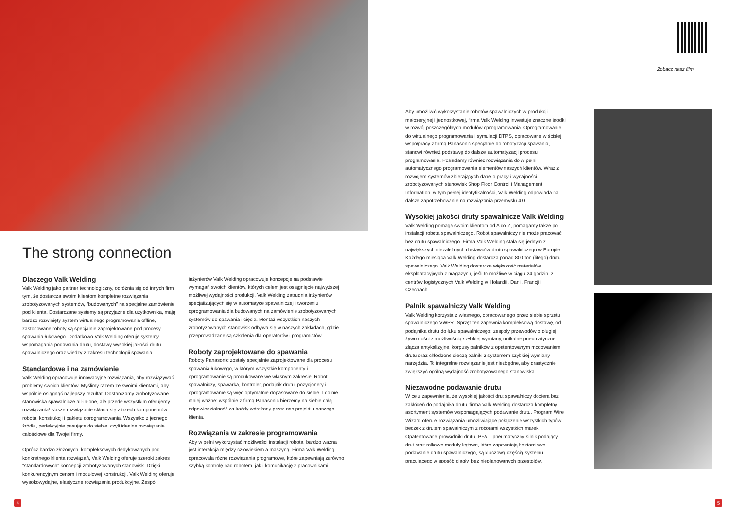The strong connection
Dlaczego Valk Welding
Valk Welding jako partner technologiczny, odróżnia się od innych firm tym, że dostarcza swoim klientom kompletne rozwiązania zrobotyzowanych systemów, "budowanych" na specjalne zamówienie pod klienta. Dostarczane systemy są przyjazne dla użytkownika, mają bardzo rozwinięty system wirtualnego programowania offline, zastosowane roboty są specjalnie zaprojektowane pod procesy spawania łukowego. Dodatkowo Valk Welding oferuje systemy wspomagania podawania drutu, dostawy wysokiej jakości drutu spawalniczego oraz wiedzy z zakresu technologii spawania
Standardowe i na zamówienie
Valk Welding opracowuje innowacyjne rozwiązania, aby rozwiązywać problemy swoich klientów. Myślimy razem ze swoimi klientami, aby wspólnie osiągnąć najlepszy rezultat. Dostarczamy zrobotyzowane stanowiska spawalnicze all-in-one, ale przede wszystkim oferujemy rozwiązania! Nasze rozwiązanie składa się z trzech komponentów: robota, konstrukcji i pakietu oprogramowania. Wszystko z jednego źródła, perfekcyjnie pasujące do siebie, czyli idealne rozwiązanie całościowe dla Twojej firmy.
Oprócz bardzo złożonych, kompleksowych dedykowanych pod konkretnego klienta rozwiązań, Valk Welding oferuje szeroki zakres "standardowych" koncepcji zrobotyzowanych stanowisk. Dzięki konkurencyjnym cenom i modułowej konstrukcji, Valk Welding oferuje wysokowydajne, elastyczne rozwiązania produkcyjne. Zespół
inżynierów Valk Welding opracowuje koncepcje na podstawie wymagań swoich klientów, których celem jest osiągnięcie najwyższej możliwej wydajności produkcji. Valk Welding zatrudnia inżynierów specjalizujących się w automatyce spawalniczej i tworzeniu oprogramowania dla budowanych na zamówienie zrobotyzowanych systemów do spawania i cięcia. Montaż wszystkich naszych zrobotyzowanych stanowisk odbywa się w naszych zakładach, gdzie przeprowadzane są szkolenia dla operatorów i programistów.
Roboty zaprojektowane do spawania
Roboty Panasonic zostały specjalnie zaprojektowane dla procesu spawania łukowego, w którym wszystkie komponenty i oprogramowanie są produkowane we własnym zakresie. Robot spawalniczy, spawarka, kontroler, podajnik drutu, pozycjonery i oprogramowanie są więc optymalnie dopasowane do siebie. I co nie mniej ważne: wspólnie z firmą Panasonic bierzemy na siebie całą odpowiedzialność za każdy wdrożony przez nas projekt u naszego klienta.
Rozwiązania w zakresie programowania
Aby w pełni wykorzystać możliwości instalacji robota, bardzo ważna jest interakcja między człowiekiem a maszyną. Firma Valk Welding opracowała różne rozwiązania programowe, które zapewniają zarówno szybką kontrolę nad robotem, jak i komunikację z pracownikami.
4
Zobacz nasz film
Aby umożliwić wykorzystanie robotów spawalniczych w produkcji małoseryjnej i jednostkowej, firma Valk Welding inwestuje znaczne środki w rozwój poszczególnych modułów oprogramowania. Oprogramowanie do wirtualnego programowania i symulacji DTPS, opracowane w ścisłej współpracy z firmą Panasonic specjalnie do robotyzacji spawania, stanowi również podstawę do dalszej automatyzacji procesu programowania. Posiadamy również rozwiązania do w pełni automatycznego programowania elementów naszych klientów. Wraz z rozwojem systemów zbierających dane o pracy i wydajności zrobotyzowanych stanowisk Shop Floor Control i Management Information, w tym pełnej identyfikalności, Valk Welding odpowiada na dalsze zapotrzebowanie na rozwiązania przemysłu 4.0.
Wysokiej jakości druty spawalnicze Valk Welding
Valk Welding pomaga swoim klientom od A do Z, pomagamy także po instalacji robota spawalniczego. Robot spawalniczy nie może pracować bez drutu spawalniczego. Firma Valk Welding stała się jednym z największych niezależnych dostawców drutu spawalniczego w Europie. Każdego miesiąca Valk Welding dostarcza ponad 800 ton (litego) drutu spawalniczego. Valk Welding dostarcza większość materiałów eksploatacyjnych z magazynu, jeśli to możliwe w ciągu 24 godzin, z centrów logistycznych Valk Welding w Holandii, Danii, Francji i Czechach.
Palnik spawalniczy Valk Welding
Valk Welding korzysta z własnego, opracowanego przez siebie sprzętu spawalniczego VWPR. Sprzęt ten zapewnia kompleksową dostawę, od podajnika drutu do łuku spawalniczego: zespoły przewodów o długiej żywotności z możliwością szybkiej wymiany, unikalne pneumatyczne złącza antykolizyjne, korpusy palników z opatentowanym mocowaniem drutu oraz chłodzone cieczą palniki z systemem szybkiej wymiany narzędzia. To integralne rozwiązanie jest niezbędne, aby drastycznie zwiększyć ogólną wydajność zrobotyzowanego stanowiska.
Niezawodne podawanie drutu
W celu zapewnienia, że wysokiej jakości drut spawalniczy dociera bez zakłóceń do podajnika drutu, firma Valk Welding dostarcza kompletny asortyment systemów wspomagających podawanie drutu. Program Wire Wizard oferuje rozwiązania umożliwiające połączenie wszystkich typów beczek z drutem spawalniczym z robotami wszystkich marek. Opatentowane prowadniki drutu, PFA – pneumatyczny silnik podający drut oraz rolkowe moduły kątowe, które zapewniają beztarciowe podawanie drutu spawalniczego, są kluczową częścią systemu pracującego w sposób ciągły, bez nieplanowanych przestojów.
5